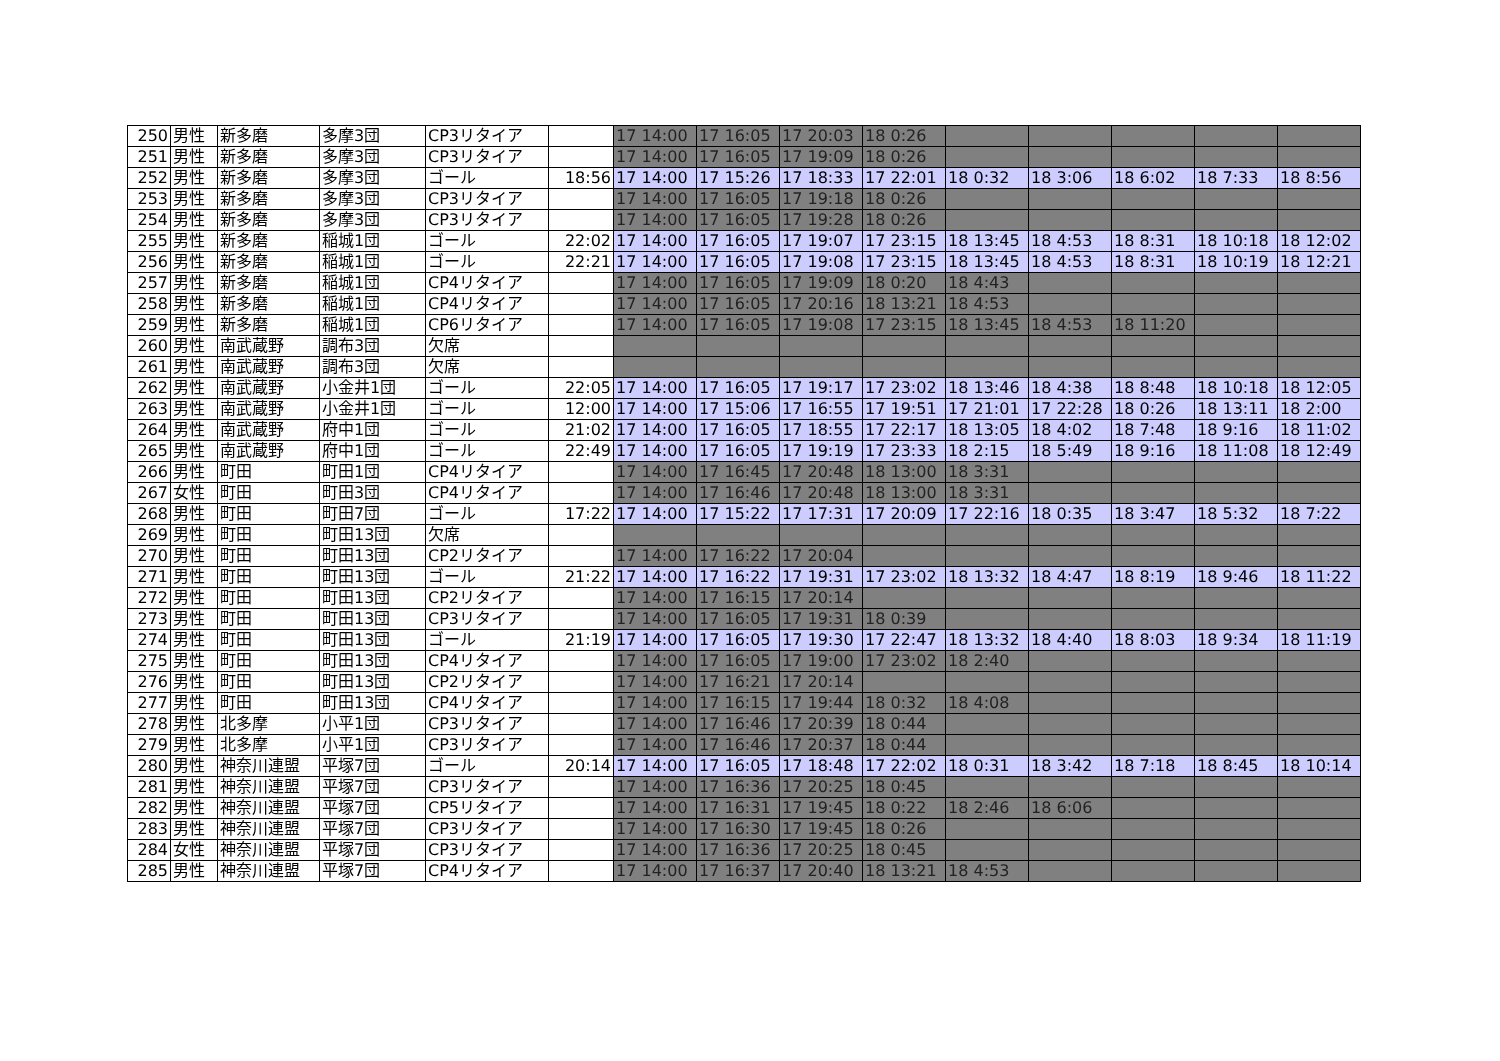| 250 | 男性 | 新多磨 | 多摩3団 | CP3リタイア | | 17 14:00 | 17 16:05 | 17 20:03 | 18 0:26 | | | | | |
| 251 | 男性 | 新多磨 | 多摩3団 | CP3リタイア | | 17 14:00 | 17 16:05 | 17 19:09 | 18 0:26 | | | | | |
| 252 | 男性 | 新多磨 | 多摩3団 | ゴール | 18:56 | 17 14:00 | 17 15:26 | 17 18:33 | 17 22:01 | 18 0:32 | 18 3:06 | 18 6:02 | 18 7:33 | 18 8:56 |
| 253 | 男性 | 新多磨 | 多摩3団 | CP3リタイア | | 17 14:00 | 17 16:05 | 17 19:18 | 18 0:26 | | | | | |
| 254 | 男性 | 新多磨 | 多摩3団 | CP3リタイア | | 17 14:00 | 17 16:05 | 17 19:28 | 18 0:26 | | | | | |
| 255 | 男性 | 新多磨 | 稲城1団 | ゴール | 22:02 | 17 14:00 | 17 16:05 | 17 19:07 | 17 23:15 | 18 13:45 | 18 4:53 | 18 8:31 | 18 10:18 | 18 12:02 |
| 256 | 男性 | 新多磨 | 稲城1団 | ゴール | 22:21 | 17 14:00 | 17 16:05 | 17 19:08 | 17 23:15 | 18 13:45 | 18 4:53 | 18 8:31 | 18 10:19 | 18 12:21 |
| 257 | 男性 | 新多磨 | 稲城1団 | CP4リタイア | | 17 14:00 | 17 16:05 | 17 19:09 | 18 0:20 | 18 4:43 | | | | |
| 258 | 男性 | 新多磨 | 稲城1団 | CP4リタイア | | 17 14:00 | 17 16:05 | 17 20:16 | 18 13:21 | 18 4:53 | | | | |
| 259 | 男性 | 新多磨 | 稲城1団 | CP6リタイア | | 17 14:00 | 17 16:05 | 17 19:08 | 17 23:15 | 18 13:45 | 18 4:53 | 18 11:20 | | |
| 260 | 男性 | 南武蔵野 | 調布3団 | 欠席 | | | | | | | | | | |
| 261 | 男性 | 南武蔵野 | 調布3団 | 欠席 | | | | | | | | | | |
| 262 | 男性 | 南武蔵野 | 小金井1団 | ゴール | 22:05 | 17 14:00 | 17 16:05 | 17 19:17 | 17 23:02 | 18 13:46 | 18 4:38 | 18 8:48 | 18 10:18 | 18 12:05 |
| 263 | 男性 | 南武蔵野 | 小金井1団 | ゴール | 12:00 | 17 14:00 | 17 15:06 | 17 16:55 | 17 19:51 | 17 21:01 | 17 22:28 | 18 0:26 | 18 13:11 | 18 2:00 |
| 264 | 男性 | 南武蔵野 | 府中1団 | ゴール | 21:02 | 17 14:00 | 17 16:05 | 17 18:55 | 17 22:17 | 18 13:05 | 18 4:02 | 18 7:48 | 18 9:16 | 18 11:02 |
| 265 | 男性 | 南武蔵野 | 府中1団 | ゴール | 22:49 | 17 14:00 | 17 16:05 | 17 19:19 | 17 23:33 | 18 2:15 | 18 5:49 | 18 9:16 | 18 11:08 | 18 12:49 |
| 266 | 男性 | 町田 | 町田1団 | CP4リタイア | | 17 14:00 | 17 16:45 | 17 20:48 | 18 13:00 | 18 3:31 | | | | |
| 267 | 女性 | 町田 | 町田3団 | CP4リタイア | | 17 14:00 | 17 16:46 | 17 20:48 | 18 13:00 | 18 3:31 | | | | |
| 268 | 男性 | 町田 | 町田7団 | ゴール | 17:22 | 17 14:00 | 17 15:22 | 17 17:31 | 17 20:09 | 17 22:16 | 18 0:35 | 18 3:47 | 18 5:32 | 18 7:22 |
| 269 | 男性 | 町田 | 町田13団 | 欠席 | | | | | | | | | | |
| 270 | 男性 | 町田 | 町田13団 | CP2リタイア | | 17 14:00 | 17 16:22 | 17 20:04 | | | | | | |
| 271 | 男性 | 町田 | 町田13団 | ゴール | 21:22 | 17 14:00 | 17 16:22 | 17 19:31 | 17 23:02 | 18 13:32 | 18 4:47 | 18 8:19 | 18 9:46 | 18 11:22 |
| 272 | 男性 | 町田 | 町田13団 | CP2リタイア | | 17 14:00 | 17 16:15 | 17 20:14 | | | | | | |
| 273 | 男性 | 町田 | 町田13団 | CP3リタイア | | 17 14:00 | 17 16:05 | 17 19:31 | 18 0:39 | | | | | |
| 274 | 男性 | 町田 | 町田13団 | ゴール | 21:19 | 17 14:00 | 17 16:05 | 17 19:30 | 17 22:47 | 18 13:32 | 18 4:40 | 18 8:03 | 18 9:34 | 18 11:19 |
| 275 | 男性 | 町田 | 町田13団 | CP4リタイア | | 17 14:00 | 17 16:05 | 17 19:00 | 17 23:02 | 18 2:40 | | | | |
| 276 | 男性 | 町田 | 町田13団 | CP2リタイア | | 17 14:00 | 17 16:21 | 17 20:14 | | | | | | |
| 277 | 男性 | 町田 | 町田13団 | CP4リタイア | | 17 14:00 | 17 16:15 | 17 19:44 | 18 0:32 | 18 4:08 | | | | |
| 278 | 男性 | 北多摩 | 小平1団 | CP3リタイア | | 17 14:00 | 17 16:46 | 17 20:39 | 18 0:44 | | | | | |
| 279 | 男性 | 北多摩 | 小平1団 | CP3リタイア | | 17 14:00 | 17 16:46 | 17 20:37 | 18 0:44 | | | | | |
| 280 | 男性 | 神奈川連盟 | 平塚7団 | ゴール | 20:14 | 17 14:00 | 17 16:05 | 17 18:48 | 17 22:02 | 18 0:31 | 18 3:42 | 18 7:18 | 18 8:45 | 18 10:14 |
| 281 | 男性 | 神奈川連盟 | 平塚7団 | CP3リタイア | | 17 14:00 | 17 16:36 | 17 20:25 | 18 0:45 | | | | | |
| 282 | 男性 | 神奈川連盟 | 平塚7団 | CP5リタイア | | 17 14:00 | 17 16:31 | 17 19:45 | 18 0:22 | 18 2:46 | 18 6:06 | | | |
| 283 | 男性 | 神奈川連盟 | 平塚7団 | CP3リタイア | | 17 14:00 | 17 16:30 | 17 19:45 | 18 0:26 | | | | | |
| 284 | 女性 | 神奈川連盟 | 平塚7団 | CP3リタイア | | 17 14:00 | 17 16:36 | 17 20:25 | 18 0:45 | | | | | |
| 285 | 男性 | 神奈川連盟 | 平塚7団 | CP4リタイア | | 17 14:00 | 17 16:37 | 17 20:40 | 18 13:21 | 18 4:53 | | | | |